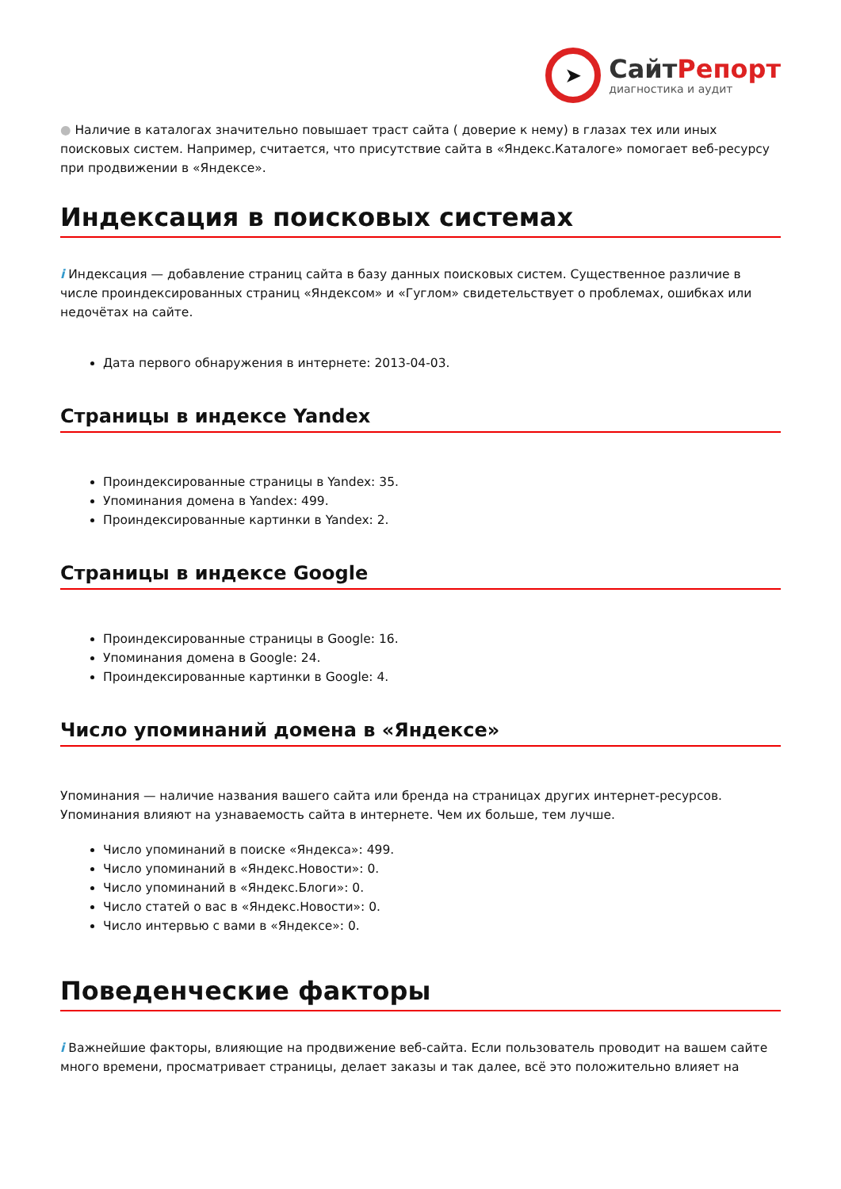➤
СайтРепорт
диагностика и аудит
● Наличие в каталогах значительно повышает траст сайта ( доверие к нему) в глазах тех или иных поисковых систем. Например, считается, что присутствие сайта в «Яндекс.Каталоге» помогает веб-ресурсу при продвижении в «Яндексе».
Индексация в поисковых системах
i Индексация — добавление страниц сайта в базу данных поисковых систем. Существенное различие в числе проиндексированных страниц «Яндексом» и «Гуглом» свидетельствует о проблемах, ошибках или недочётах на сайте.
Дата первого обнаружения в интернете: 2013-04-03.
Страницы в индексе Yandex
Проиндексированные страницы в Yandex: 35.
Упоминания домена в Yandex: 499.
Проиндексированные картинки в Yandex: 2.
Страницы в индексе Google
Проиндексированные страницы в Google: 16.
Упоминания домена в Google: 24.
Проиндексированные картинки в Google: 4.
Число упоминаний домена в «Яндексе»
Упоминания — наличие названия вашего сайта или бренда на страницах других интернет-ресурсов. Упоминания влияют на узнаваемость сайта в интернете. Чем их больше, тем лучше.
Число упоминаний в поиске «Яндекса»: 499.
Число упоминаний в «Яндекс.Новости»: 0.
Число упоминаний в «Яндекс.Блоги»: 0.
Число статей о вас в «Яндекс.Новости»: 0.
Число интервью с вами в «Яндексе»: 0.
Поведенческие факторы
i Важнейшие факторы, влияющие на продвижение веб-сайта. Если пользователь проводит на вашем сайте много времени, просматривает страницы, делает заказы и так далее, всё это положительно влияет на